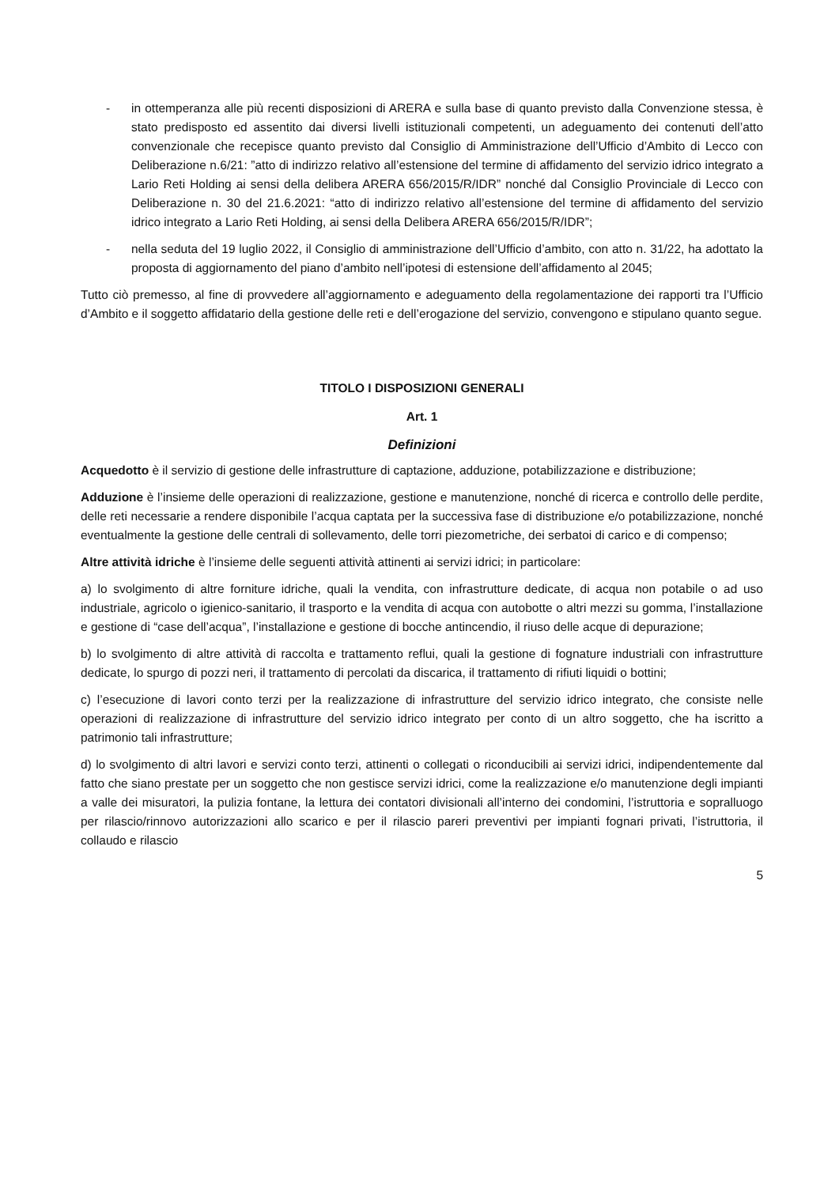- in ottemperanza alle più recenti disposizioni di ARERA e sulla base di quanto previsto dalla Convenzione stessa, è stato predisposto ed assentito dai diversi livelli istituzionali competenti, un adeguamento dei contenuti dell’atto convenzionale che recepisce quanto previsto dal Consiglio di Amministrazione dell’Ufficio d’Ambito di Lecco con Deliberazione n.6/21: ”atto di indirizzo relativo all’estensione del termine di affidamento del servizio idrico integrato a Lario Reti Holding ai sensi della delibera ARERA 656/2015/R/IDR” nonché dal Consiglio Provinciale di Lecco con Deliberazione n. 30 del 21.6.2021: “atto di indirizzo relativo all’estensione del termine di affidamento del servizio idrico integrato a Lario Reti Holding, ai sensi della Delibera ARERA 656/2015/R/IDR”;
- nella seduta del 19 luglio 2022, il Consiglio di amministrazione dell’Ufficio d’ambito, con atto n. 31/22, ha adottato la proposta di aggiornamento del piano d’ambito nell’ipotesi di estensione dell’affidamento al 2045;
Tutto ciò premesso, al fine di provvedere all’aggiornamento e adeguamento della regolamentazione dei rapporti tra l’Ufficio d’Ambito e il soggetto affidatario della gestione delle reti e dell’erogazione del servizio, convengono e stipulano quanto segue.
TITOLO I DISPOSIZIONI GENERALI
Art. 1
Definizioni
Acquedotto è il servizio di gestione delle infrastrutture di captazione, adduzione, potabilizzazione e distribuzione;
Adduzione è l’insieme delle operazioni di realizzazione, gestione e manutenzione, nonché di ricerca e controllo delle perdite, delle reti necessarie a rendere disponibile l’acqua captata per la successiva fase di distribuzione e/o potabilizzazione, nonché eventualmente la gestione delle centrali di sollevamento, delle torri piezometriche, dei serbatoi di carico e di compenso;
Altre attività idriche è l’insieme delle seguenti attività attinenti ai servizi idrici; in particolare:
a) lo svolgimento di altre forniture idriche, quali la vendita, con infrastrutture dedicate, di acqua non potabile o ad uso industriale, agricolo o igienico-sanitario, il trasporto e la vendita di acqua con autobotte o altri mezzi su gomma, l’installazione e gestione di “case dell’acqua”, l’installazione e gestione di bocche antincendio, il riuso delle acque di depurazione;
b) lo svolgimento di altre attività di raccolta e trattamento reflui, quali la gestione di fognature industriali con infrastrutture dedicate, lo spurgo di pozzi neri, il trattamento di percolati da discarica, il trattamento di rifiuti liquidi o bottini;
c) l’esecuzione di lavori conto terzi per la realizzazione di infrastrutture del servizio idrico integrato, che consiste nelle operazioni di realizzazione di infrastrutture del servizio idrico integrato per conto di un altro soggetto, che ha iscritto a patrimonio tali infrastrutture;
d) lo svolgimento di altri lavori e servizi conto terzi, attinenti o collegati o riconducibili ai servizi idrici, indipendentemente dal fatto che siano prestate per un soggetto che non gestisce servizi idrici, come la realizzazione e/o manutenzione degli impianti a valle dei misuratori, la pulizia fontane, la lettura dei contatori divisionali all’interno dei condomini, l’istruttoria e sopralluogo per rilascio/rinnovo autorizzazioni allo scarico e per il rilascio pareri preventivi per impianti fognari privati, l’istruttoria, il collaudo e rilascio
5